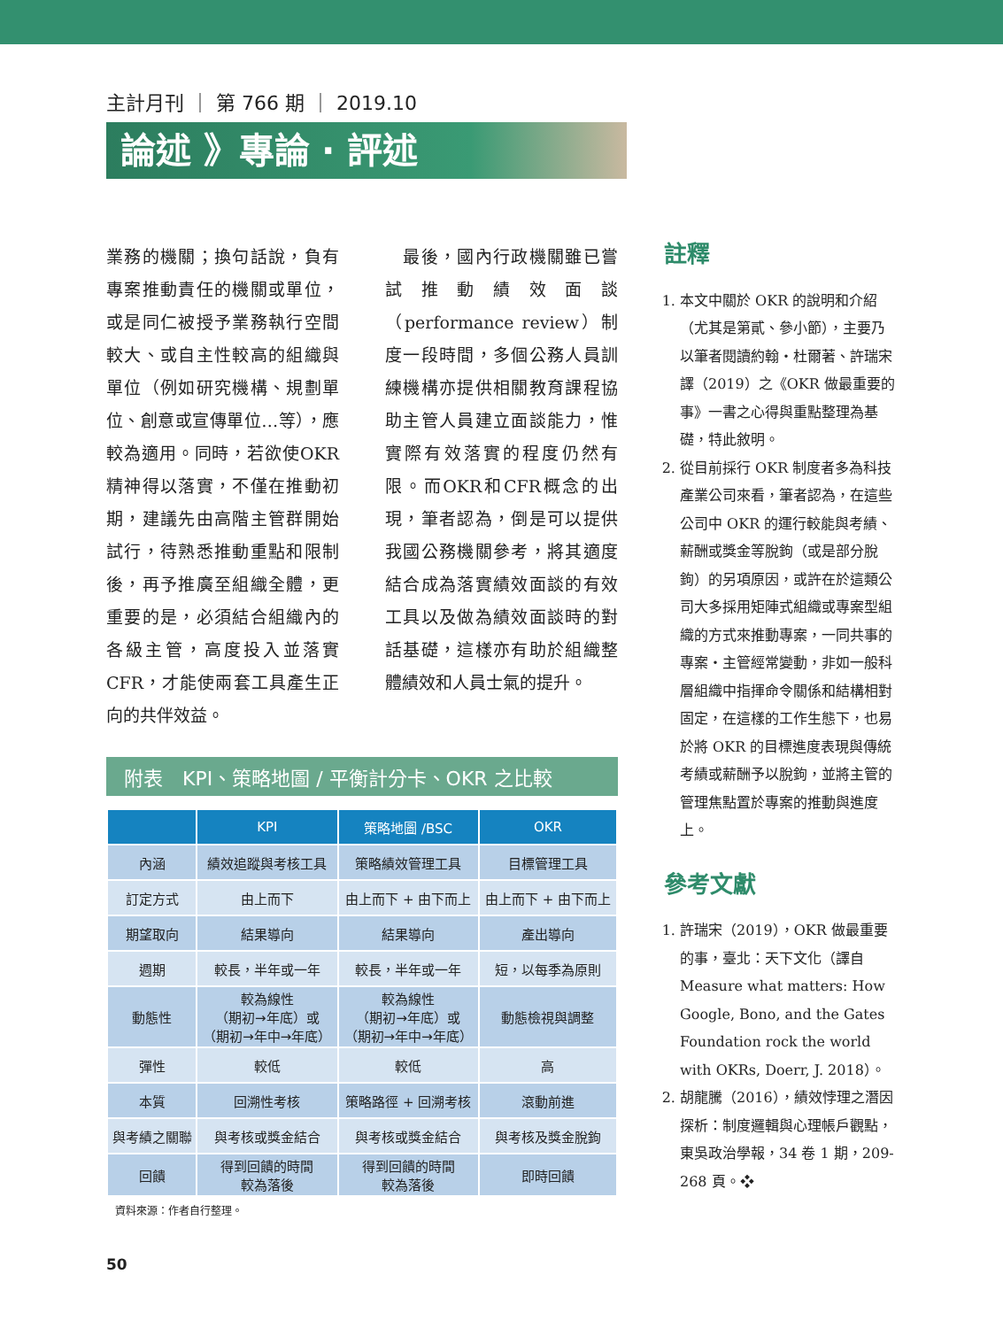主計月刊 ｜ 第 766 期 ｜ 2019.10
論述 》專論 ‧ 評述
業務的機關；換句話說，負有專案推動責任的機關或單位，或是同仁被授予業務執行空間較大、或自主性較高的組織與單位（例如研究機構、規劃單位、創意或宣傳單位…等），應較為適用。同時，若欲使OKR精神得以落實，不僅在推動初期，建議先由高階主管群開始試行，待熟悉推動重點和限制後，再予推廣至組織全體，更重要的是，必須結合組織內的各級主管，高度投入並落實CFR，才能使兩套工具產生正向的共伴效益。
　最後，國內行政機關雖已嘗試推動績效面談（performance review）制度一段時間，多個公務人員訓練機構亦提供相關教育課程協助主管人員建立面談能力，惟實際有效落實的程度仍然有限。而OKR和CFR概念的出現，筆者認為，倒是可以提供我國公務機關參考，將其適度結合成為落實績效面談的有效工具以及做為績效面談時的對話基礎，這樣亦有助於組織整體績效和人員士氣的提升。
附表　KPI、策略地圖 / 平衡計分卡、OKR 之比較
| | KPI | 策略地圖 /BSC | OKR |
| --- | --- | --- | --- |
| 內涵 | 績效追蹤與考核工具 | 策略績效管理工具 | 目標管理工具 |
| 訂定方式 | 由上而下 | 由上而下 + 由下而上 | 由上而下 + 由下而上 |
| 期望取向 | 結果導向 | 結果導向 | 產出導向 |
| 週期 | 較長，半年或一年 | 較長，半年或一年 | 短，以每季為原則 |
| 動態性 | 較為線性 （期初→年底）或 （期初→年中→年底） | 較為線性 （期初→年底）或 （期初→年中→年底） | 動態檢視與調整 |
| 彈性 | 較低 | 較低 | 高 |
| 本質 | 回溯性考核 | 策略路徑 + 回溯考核 | 滾動前進 |
| 與考績之關聯 | 與考核或獎金結合 | 與考核或獎金結合 | 與考核及獎金脫鉤 |
| 回饋 | 得到回饋的時間 較為落後 | 得到回饋的時間 較為落後 | 即時回饋 |
資料來源：作者自行整理。
註釋
1. 本文中關於 OKR 的說明和介紹（尤其是第貳、參小節），主要乃以筆者閱讀約翰‧杜爾著、許瑞宋譯（2019）之《OKR 做最重要的事》一書之心得與重點整理為基礎，特此敘明。
2. 從目前採行 OKR 制度者多為科技產業公司來看，筆者認為，在這些公司中 OKR 的運行較能與考績、薪酬或獎金等脫鉤（或是部分脫鉤）的另項原因，或許在於這類公司大多採用矩陣式組織或專案型組織的方式來推動專案，一同共事的專案‧主管經常變動，非如一般科層組織中指揮命令關係和結構相對固定，在這樣的工作生態下，也易於將 OKR 的目標進度表現與傳統考績或薪酬予以脫鉤，並將主管的管理焦點置於專案的推動與進度上。
參考文獻
1. 許瑞宋（2019），OKR 做最重要的事，臺北：天下文化（譯自 Measure what matters: How Google, Bono, and the Gates Foundation rock the world with OKRs, Doerr, J. 2018）。
2. 胡龍騰（2016），績效悖理之潛因探析：制度邏輯與心理帳戶觀點，東吳政治學報，34 卷 1 期，209-268 頁。❖
50